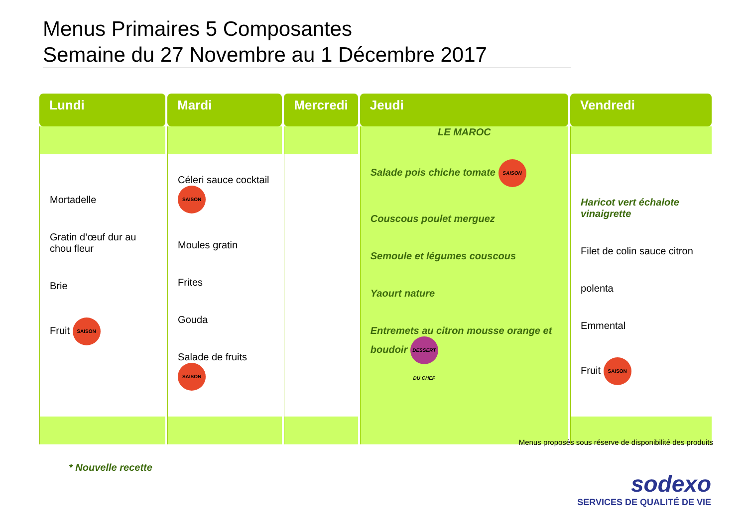Menus Primaires 5 Composantes
Semaine du 27 Novembre au 1 Décembre 2017
| Lundi | Mardi | Mercredi | Jeudi | Vendredi |
| --- | --- | --- | --- | --- |
| | | | LE MAROC | |
| Mortadelle Gratin d’œuf dur au chou fleur Brie Fruit SAISON | Céleri sauce cocktail SAISON Moules gratin Frites Gouda Salade de fruits SAISON | | Salade pois chiche tomate SAISON Couscous poulet merguez Semoule et légumes couscous Yaourt nature Entremets au citron mousse orange et boudoir DESSERT DU CHEF | Haricot vert échalote vinaigrette Filet de colin sauce citron polenta Emmental Fruit SAISON |
Menus proposés sous réserve de disponibilité des produits
* Nouvelle recette
sodexo
SERVICES DE QUALITÉ DE VIE